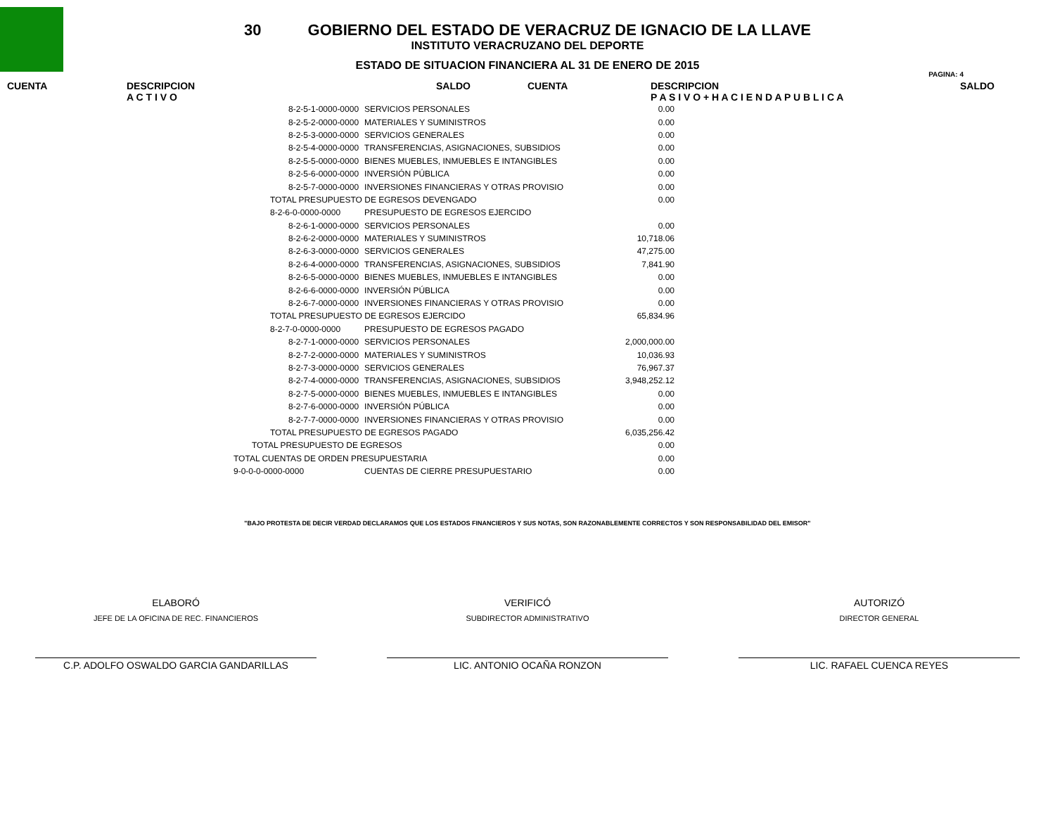30 GOBIERNO DEL ESTADO DE VERACRUZ DE IGNACIO DE LA LLAVE
INSTITUTO VERACRUZANO DEL DEPORTE
ESTADO DE SITUACION FINANCIERA AL 31 DE ENERO DE 2015
PAGINA: 4
CUENTA DESCRIPCION
A C T I V O SALDO CUENTA DESCRIPCION
P A S I V O + H A C I E N D A P U B L I C A SALDO
| 8-2-5-1-0000-0000 | SERVICIOS PERSONALES | 0.00 |
| 8-2-5-2-0000-0000 | MATERIALES Y SUMINISTROS | 0.00 |
| 8-2-5-3-0000-0000 | SERVICIOS GENERALES | 0.00 |
| 8-2-5-4-0000-0000 | TRANSFERENCIAS, ASIGNACIONES, SUBSIDIOS | 0.00 |
| 8-2-5-5-0000-0000 | BIENES MUEBLES, INMUEBLES E INTANGIBLES | 0.00 |
| 8-2-5-6-0000-0000 | INVERSIÓN PÚBLICA | 0.00 |
| 8-2-5-7-0000-0000 | INVERSIONES FINANCIERAS Y OTRAS PROVISIO | 0.00 |
| TOTAL PRESUPUESTO DE EGRESOS DEVENGADO | | 0.00 |
| 8-2-6-0-0000-0000 | PRESUPUESTO DE EGRESOS EJERCIDO | |
| 8-2-6-1-0000-0000 | SERVICIOS PERSONALES | 0.00 |
| 8-2-6-2-0000-0000 | MATERIALES Y SUMINISTROS | 10,718.06 |
| 8-2-6-3-0000-0000 | SERVICIOS GENERALES | 47,275.00 |
| 8-2-6-4-0000-0000 | TRANSFERENCIAS, ASIGNACIONES, SUBSIDIOS | 7,841.90 |
| 8-2-6-5-0000-0000 | BIENES MUEBLES, INMUEBLES E INTANGIBLES | 0.00 |
| 8-2-6-6-0000-0000 | INVERSIÓN PÚBLICA | 0.00 |
| 8-2-6-7-0000-0000 | INVERSIONES FINANCIERAS Y OTRAS PROVISIO | 0.00 |
| TOTAL PRESUPUESTO DE EGRESOS EJERCIDO | | 65,834.96 |
| 8-2-7-0-0000-0000 | PRESUPUESTO DE EGRESOS PAGADO | |
| 8-2-7-1-0000-0000 | SERVICIOS PERSONALES | 2,000,000.00 |
| 8-2-7-2-0000-0000 | MATERIALES Y SUMINISTROS | 10,036.93 |
| 8-2-7-3-0000-0000 | SERVICIOS GENERALES | 76,967.37 |
| 8-2-7-4-0000-0000 | TRANSFERENCIAS, ASIGNACIONES, SUBSIDIOS | 3,948,252.12 |
| 8-2-7-5-0000-0000 | BIENES MUEBLES, INMUEBLES E INTANGIBLES | 0.00 |
| 8-2-7-6-0000-0000 | INVERSIÓN PÚBLICA | 0.00 |
| 8-2-7-7-0000-0000 | INVERSIONES FINANCIERAS Y OTRAS PROVISIO | 0.00 |
| TOTAL PRESUPUESTO DE EGRESOS PAGADO | | 6,035,256.42 |
| TOTAL PRESUPUESTO DE EGRESOS | | 0.00 |
| TOTAL CUENTAS DE ORDEN PRESUPUESTARIA | | 0.00 |
| 9-0-0-0-0000-0000 | CUENTAS DE CIERRE PRESUPUESTARIO | 0.00 |
"BAJO PROTESTA DE DECIR VERDAD DECLARAMOS QUE LOS ESTADOS FINANCIEROS Y SUS NOTAS, SON RAZONABLEMENTE CORRECTOS Y SON RESPONSABILIDAD DEL EMISOR"
ELABORÓ
JEFE DE LA OFICINA DE REC. FINANCIEROS
C.P. ADOLFO OSWALDO GARCIA GANDARILLAS
VERIFICÓ
SUBDIRECTOR ADMINISTRATIVO
LIC. ANTONIO OCAÑA RONZON
AUTORIZÓ
DIRECTOR GENERAL
LIC. RAFAEL CUENCA REYES